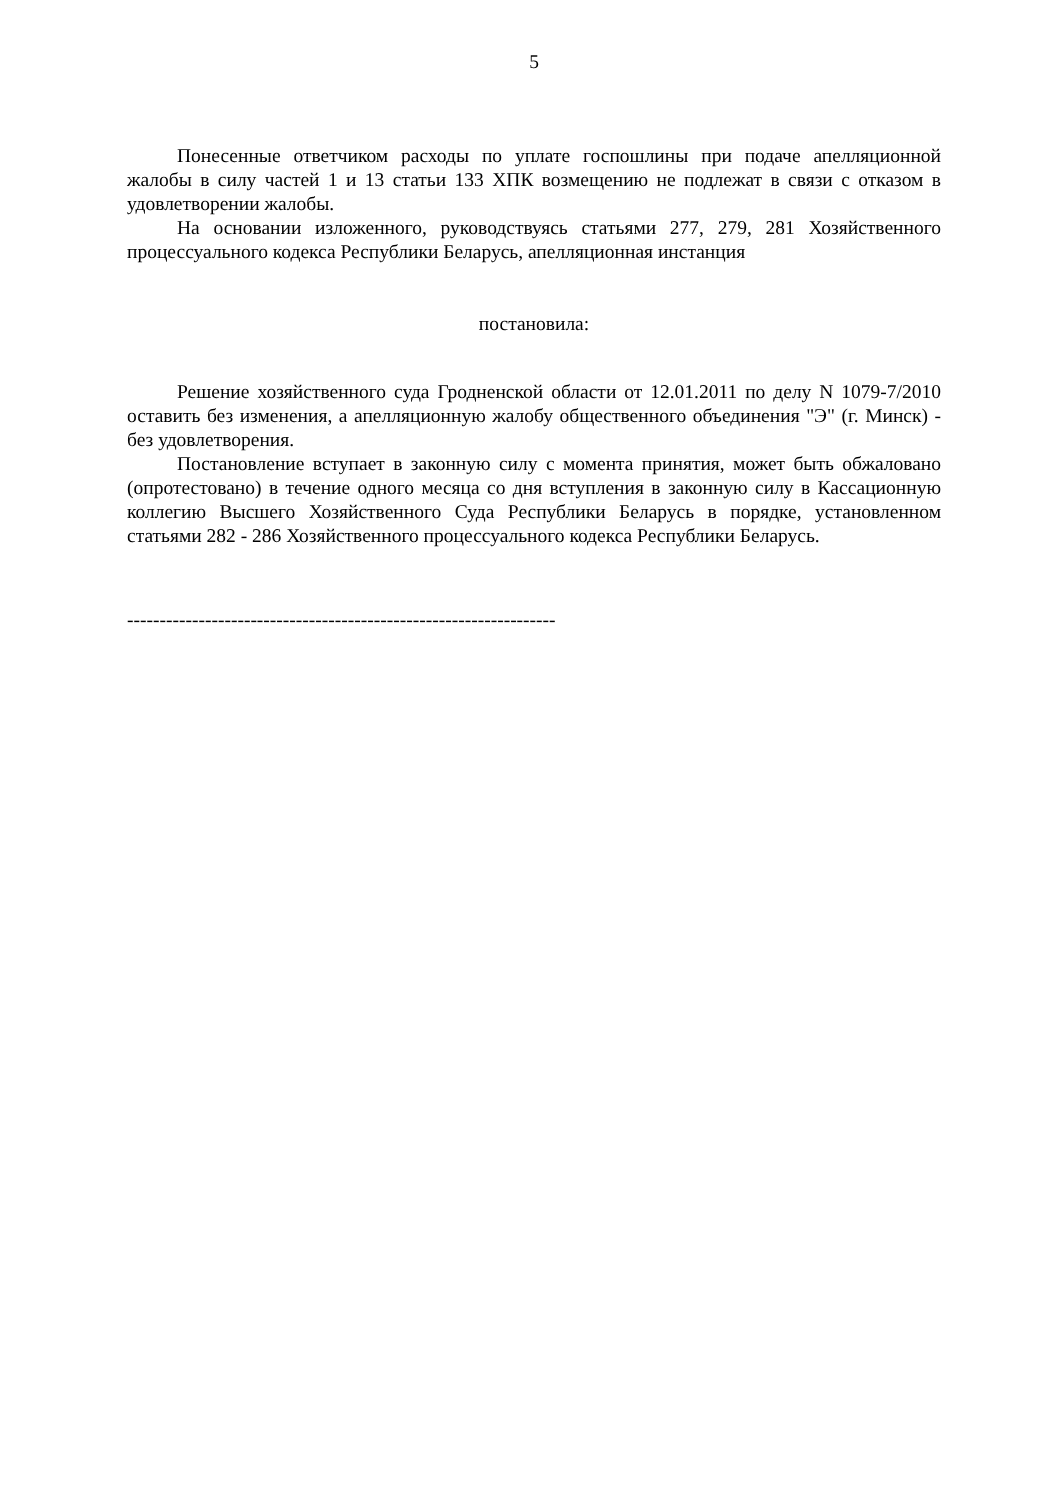5
Понесенные ответчиком расходы по уплате госпошлины при подаче апелляционной жалобы в силу частей 1 и 13 статьи 133 ХПК возмещению не подлежат в связи с отказом в удовлетворении жалобы.
На основании изложенного, руководствуясь статьями 277, 279, 281 Хозяйственного процессуального кодекса Республики Беларусь, апелляционная инстанция
постановила:
Решение хозяйственного суда Гродненской области от 12.01.2011 по делу N 1079-7/2010 оставить без изменения, а апелляционную жалобу общественного объединения "Э" (г. Минск) - без удовлетворения.
Постановление вступает в законную силу с момента принятия, может быть обжаловано (опротестовано) в течение одного месяца со дня вступления в законную силу в Кассационную коллегию Высшего Хозяйственного Суда Республики Беларусь в порядке, установленном статьями 282 - 286 Хозяйственного процессуального кодекса Республики Беларусь.
------------------------------------------------------------------